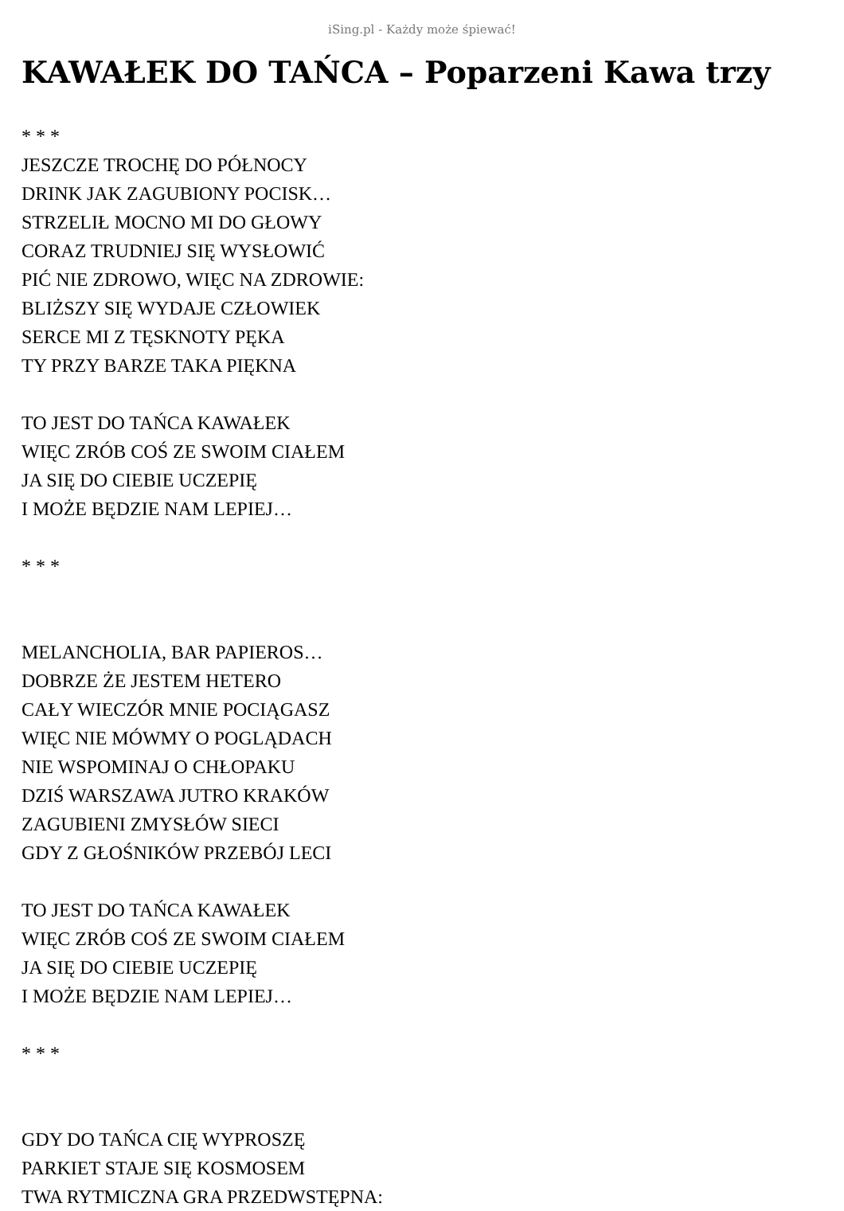iSing.pl - Każdy może śpiewać!
KAWAŁEK DO TAŃCA – Poparzeni Kawa trzy
* * *
JESZCZE TROCHĘ DO PÓŁNOCY
DRINK JAK ZAGUBIONY POCISK…
STRZELIŁ MOCNO MI DO GŁOWY
CORAZ TRUDNIEJ SIĘ WYSŁOWIĆ
PIĆ NIE ZDROWO, WIĘC NA ZDROWIE:
BLIŻSZY SIĘ WYDAJE CZŁOWIEK
SERCE MI Z TĘSKNOTY PĘKA
TY PRZY BARZE TAKA PIĘKNA
TO JEST DO TAŃCA KAWAŁEK
WIĘC ZRÓB COŚ ZE SWOIM CIAŁEM
JA SIĘ DO CIEBIE UCZEPIĘ
I MOŻE BĘDZIE NAM LEPIEJ…
* * *
MELANCHOLIA, BAR PAPIEROS…
DOBRZE ŻE JESTEM HETERO
CAŁY WIECZÓR MNIE POCIĄGASZ
WIĘC NIE MÓWMY O POGLĄDACH
NIE WSPOMINAJ O CHŁOPAKU
DZIŚ WARSZAWA JUTRO KRAKÓW
ZAGUBIENI ZMYSŁÓW SIECI
GDY Z GŁOŚNIKÓW PRZEBÓJ LECI
TO JEST DO TAŃCA KAWAŁEK
WIĘC ZRÓB COŚ ZE SWOIM CIAŁEM
JA SIĘ DO CIEBIE UCZEPIĘ
I MOŻE BĘDZIE NAM LEPIEJ…
* * *
GDY DO TAŃCA CIĘ WYPROSZĘ
PARKIET STAJE SIĘ KOSMOSEM
TWA RYTMICZNA GRA PRZEDWSTĘPNA: